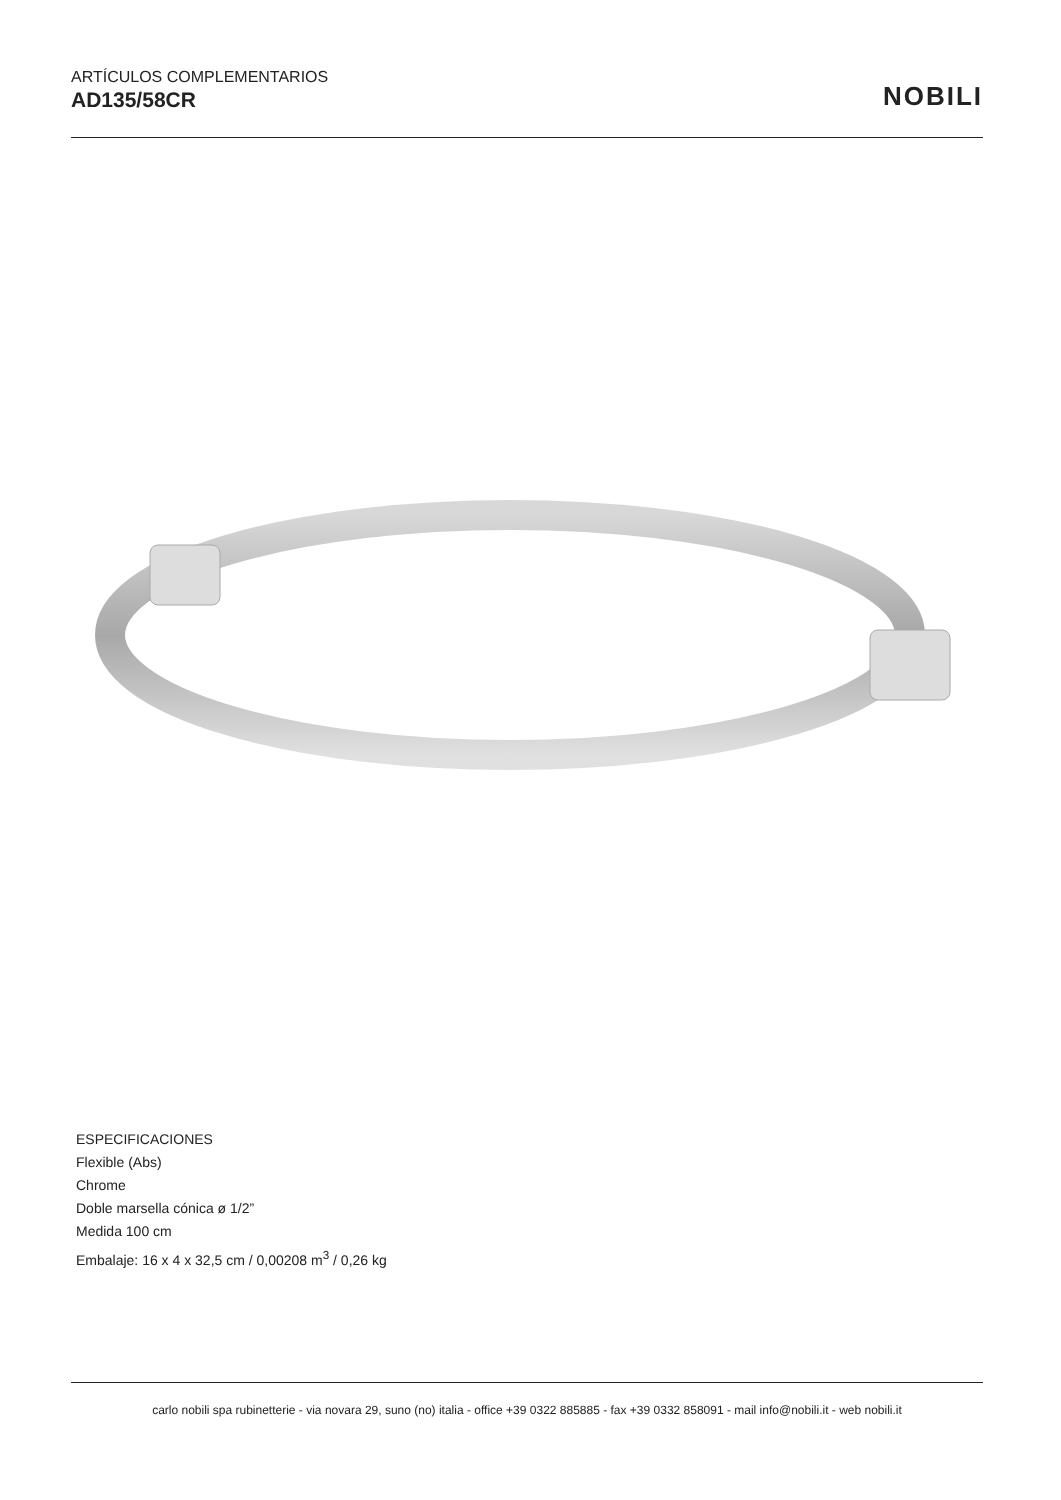ARTÍCULOS COMPLEMENTARIOS
AD135/58CR
NOBILI
ESPECIFICACIONES
Flexible (Abs)
Chrome
Doble marsella cónica ø 1/2”
Medida 100 cm
Embalaje: 16 x 4 x 32,5 cm / 0,00208 m<sup>3</sup> / 0,26 kg
carlo nobili spa rubinetterie - via novara 29, suno (no) italia - office +39 0322 885885 - fax +39 0332 858091 - mail info@nobili.it - web nobili.it